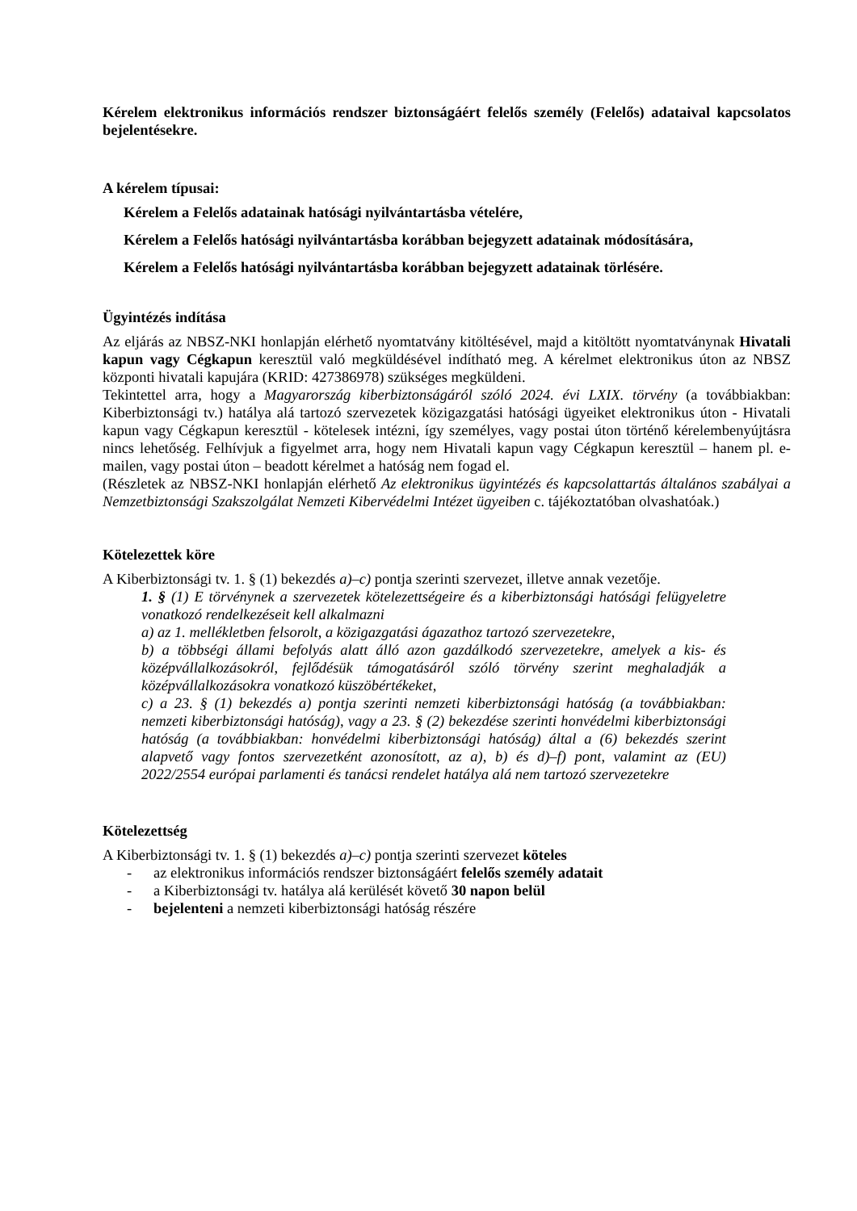Kérelem elektronikus információs rendszer biztonságáért felelős személy (Felelős) adataival kapcsolatos bejelentésekre.
A kérelem típusai:
Kérelem a Felelős adatainak hatósági nyilvántartásba vételére,
Kérelem a Felelős hatósági nyilvántartásba korábban bejegyzett adatainak módosítására,
Kérelem a Felelős hatósági nyilvántartásba korábban bejegyzett adatainak törlésére.
Ügyintézés indítása
Az eljárás az NBSZ-NKI honlapján elérhető nyomtatvány kitöltésével, majd a kitöltött nyomtatványnak Hivatali kapun vagy Cégkapun keresztül való megküldésével indítható meg. A kérelmet elektronikus úton az NBSZ központi hivatali kapujára (KRID: 427386978) szükséges megküldeni.
Tekintettel arra, hogy a Magyarország kiberbiztonságáról szóló 2024. évi LXIX. törvény (a továbbiakban: Kiberbiztonsági tv.) hatálya alá tartozó szervezetek közigazgatási hatósági ügyeiket elektronikus úton - Hivatali kapun vagy Cégkapun keresztül - kötelesek intézni, így személyes, vagy postai úton történő kérelembenyújtásra nincs lehetőség. Felhívjuk a figyelmet arra, hogy nem Hivatali kapun vagy Cégkapun keresztül – hanem pl. e-mailen, vagy postai úton – beadott kérelmet a hatóság nem fogad el.
(Részletek az NBSZ-NKI honlapján elérhető Az elektronikus ügyintézés és kapcsolattartás általános szabályai a Nemzetbiztonsági Szakszolgálat Nemzeti Kibervédelmi Intézet ügyeiben c. tájékoztatóban olvashatóak.)
Kötelezettek köre
A Kiberbiztonsági tv. 1. § (1) bekezdés a)–c) pontja szerinti szervezet, illetve annak vezetője.
1. § (1) E törvénynek a szervezetek kötelezettségeire és a kiberbiztonsági hatósági felügyeletre vonatkozó rendelkezéseit kell alkalmazni
a) az 1. mellékletben felsorolt, a közigazgatási ágazathoz tartozó szervezetekre,
b) a többségi állami befolyás alatt álló azon gazdálkodó szervezetekre, amelyek a kis- és középvállalkozásokról, fejlődésük támogatásáról szóló törvény szerint meghaladják a középvállalkozásokra vonatkozó küszöbértékeket,
c) a 23. § (1) bekezdés a) pontja szerinti nemzeti kiberbiztonsági hatóság (a továbbiakban: nemzeti kiberbiztonsági hatóság), vagy a 23. § (2) bekezdése szerinti honvédelmi kiberbiztonsági hatóság (a továbbiakban: honvédelmi kiberbiztonsági hatóság) által a (6) bekezdés szerint alapvető vagy fontos szervezetként azonosított, az a), b) és d)–f) pont, valamint az (EU) 2022/2554 európai parlamenti és tanácsi rendelet hatálya alá nem tartozó szervezetekre
Kötelezettség
A Kiberbiztonsági tv. 1. § (1) bekezdés a)–c) pontja szerinti szervezet köteles
- az elektronikus információs rendszer biztonságáért felelős személy adatait
- a Kiberbiztonsági tv. hatálya alá kerülését követő 30 napon belül
- bejelenteni a nemzeti kiberbiztonsági hatóság részére